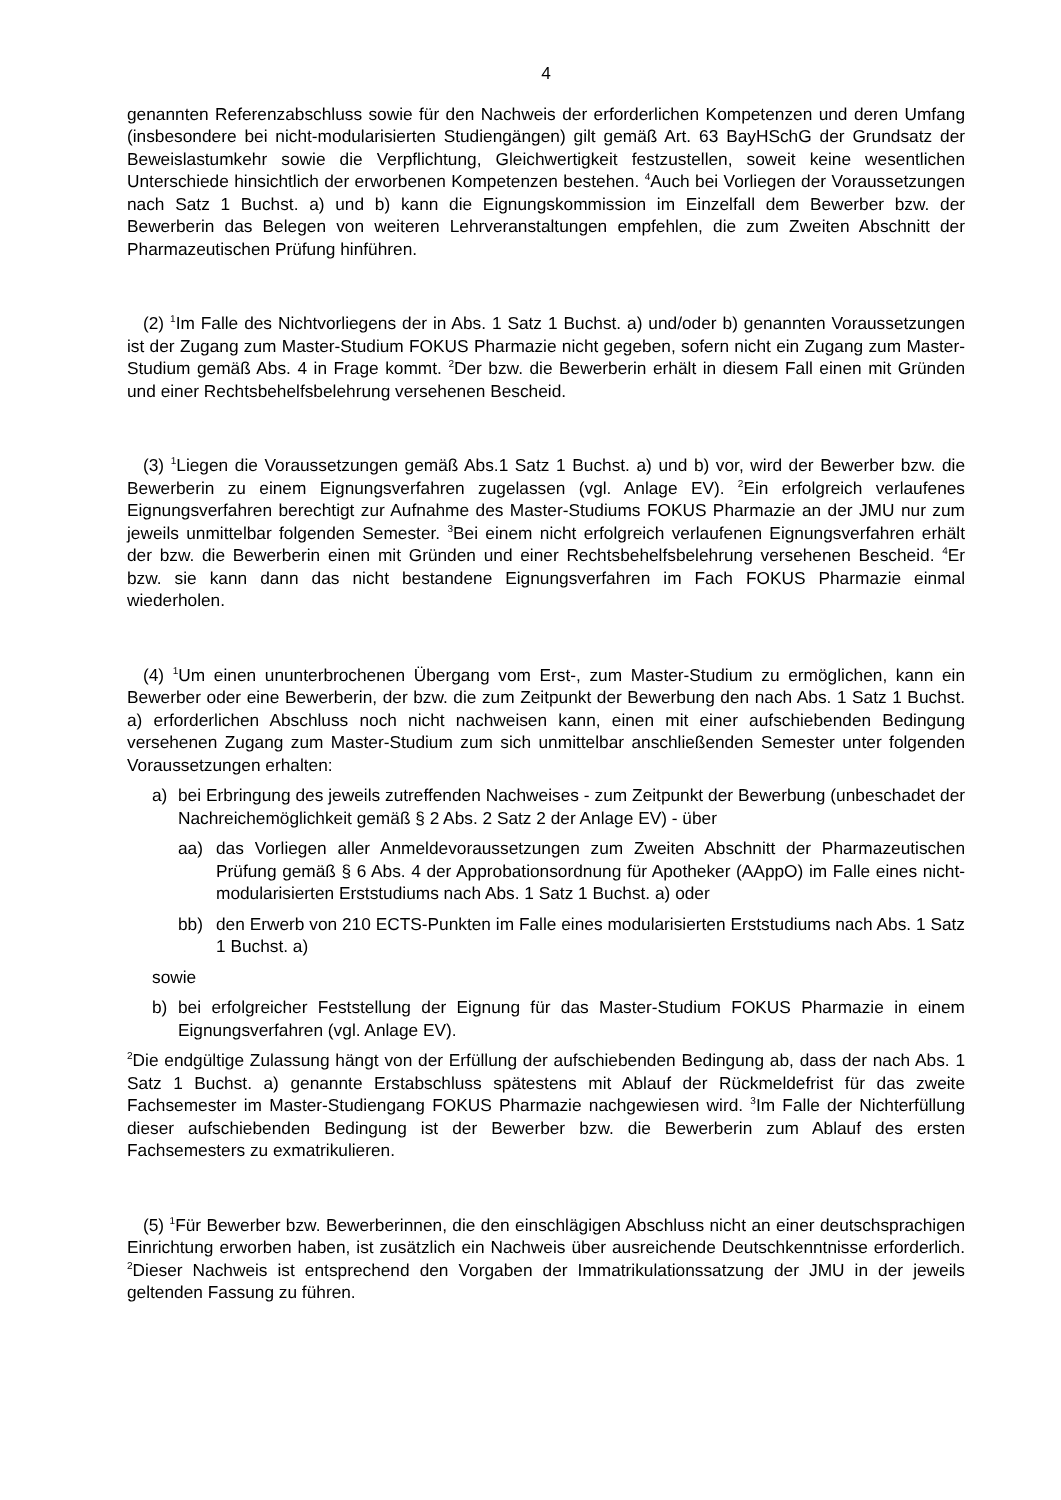4
genannten Referenzabschluss sowie für den Nachweis der erforderlichen Kompetenzen und deren Umfang (insbesondere bei nicht-modularisierten Studiengängen) gilt gemäß Art. 63 BayHSchG der Grundsatz der Beweislastumkehr sowie die Verpflichtung, Gleichwertigkeit festzustellen, soweit keine wesentlichen Unterschiede hinsichtlich der erworbenen Kompetenzen bestehen. <sup>4</sup>Auch bei Vorliegen der Voraussetzungen nach Satz 1 Buchst. a) und b) kann die Eignungskommission im Einzelfall dem Bewerber bzw. der Bewerberin das Belegen von weiteren Lehrveranstaltungen empfehlen, die zum Zweiten Abschnitt der Pharmazeutischen Prüfung hinführen.
(2) <sup>1</sup>Im Falle des Nichtvorliegens der in Abs. 1 Satz 1 Buchst. a) und/oder b) genannten Voraussetzungen ist der Zugang zum Master-Studium FOKUS Pharmazie nicht gegeben, sofern nicht ein Zugang zum Master-Studium gemäß Abs. 4 in Frage kommt. <sup>2</sup>Der bzw. die Bewerberin erhält in diesem Fall einen mit Gründen und einer Rechtsbehelfsbelehrung versehenen Bescheid.
(3) <sup>1</sup>Liegen die Voraussetzungen gemäß Abs.1 Satz 1 Buchst. a) und b) vor, wird der Bewerber bzw. die Bewerberin zu einem Eignungsverfahren zugelassen (vgl. Anlage EV). <sup>2</sup>Ein erfolgreich verlaufenes Eignungsverfahren berechtigt zur Aufnahme des Master-Studiums FOKUS Pharmazie an der JMU nur zum jeweils unmittelbar folgenden Semester. <sup>3</sup>Bei einem nicht erfolgreich verlaufenen Eignungsverfahren erhält der bzw. die Bewerberin einen mit Gründen und einer Rechtsbehelfsbelehrung versehenen Bescheid. <sup>4</sup>Er bzw. sie kann dann das nicht bestandene Eignungsverfahren im Fach FOKUS Pharmazie einmal wiederholen.
(4) <sup>1</sup>Um einen ununterbrochenen Übergang vom Erst-, zum Master-Studium zu ermöglichen, kann ein Bewerber oder eine Bewerberin, der bzw. die zum Zeitpunkt der Bewerbung den nach Abs. 1 Satz 1 Buchst. a) erforderlichen Abschluss noch nicht nachweisen kann, einen mit einer aufschiebenden Bedingung versehenen Zugang zum Master-Studium zum sich unmittelbar anschließenden Semester unter folgenden Voraussetzungen erhalten:
a) bei Erbringung des jeweils zutreffenden Nachweises - zum Zeitpunkt der Bewerbung (unbeschadet der Nachreichemöglichkeit gemäß § 2 Abs. 2 Satz 2 der Anlage EV) - über
aa) das Vorliegen aller Anmeldevoraussetzungen zum Zweiten Abschnitt der Pharmazeutischen Prüfung gemäß § 6 Abs. 4 der Approbationsordnung für Apotheker (AAppO) im Falle eines nicht-modularisierten Erststudiums nach Abs. 1 Satz 1 Buchst. a) oder
bb) den Erwerb von 210 ECTS-Punkten im Falle eines modularisierten Erststudiums nach Abs. 1 Satz 1 Buchst. a)
sowie
b) bei erfolgreicher Feststellung der Eignung für das Master-Studium FOKUS Pharmazie in einem Eignungsverfahren (vgl. Anlage EV).
<sup>2</sup> Die endgültige Zulassung hängt von der Erfüllung der aufschiebenden Bedingung ab, dass der nach Abs. 1 Satz 1 Buchst. a) genannte Erstabschluss spätestens mit Ablauf der Rückmeldefrist für das zweite Fachsemester im Master-Studiengang FOKUS Pharmazie nachgewiesen wird. <sup>3</sup>Im Falle der Nichterfüllung dieser aufschiebenden Bedingung ist der Bewerber bzw. die Bewerberin zum Ablauf des ersten Fachsemesters zu exmatrikulieren.
(5) <sup>1</sup>Für Bewerber bzw. Bewerberinnen, die den einschlägigen Abschluss nicht an einer deutschsprachigen Einrichtung erworben haben, ist zusätzlich ein Nachweis über ausreichende Deutschkenntnisse erforderlich. <sup>2</sup>Dieser Nachweis ist entsprechend den Vorgaben der Immatrikulationssatzung der JMU in der jeweils geltenden Fassung zu führen.